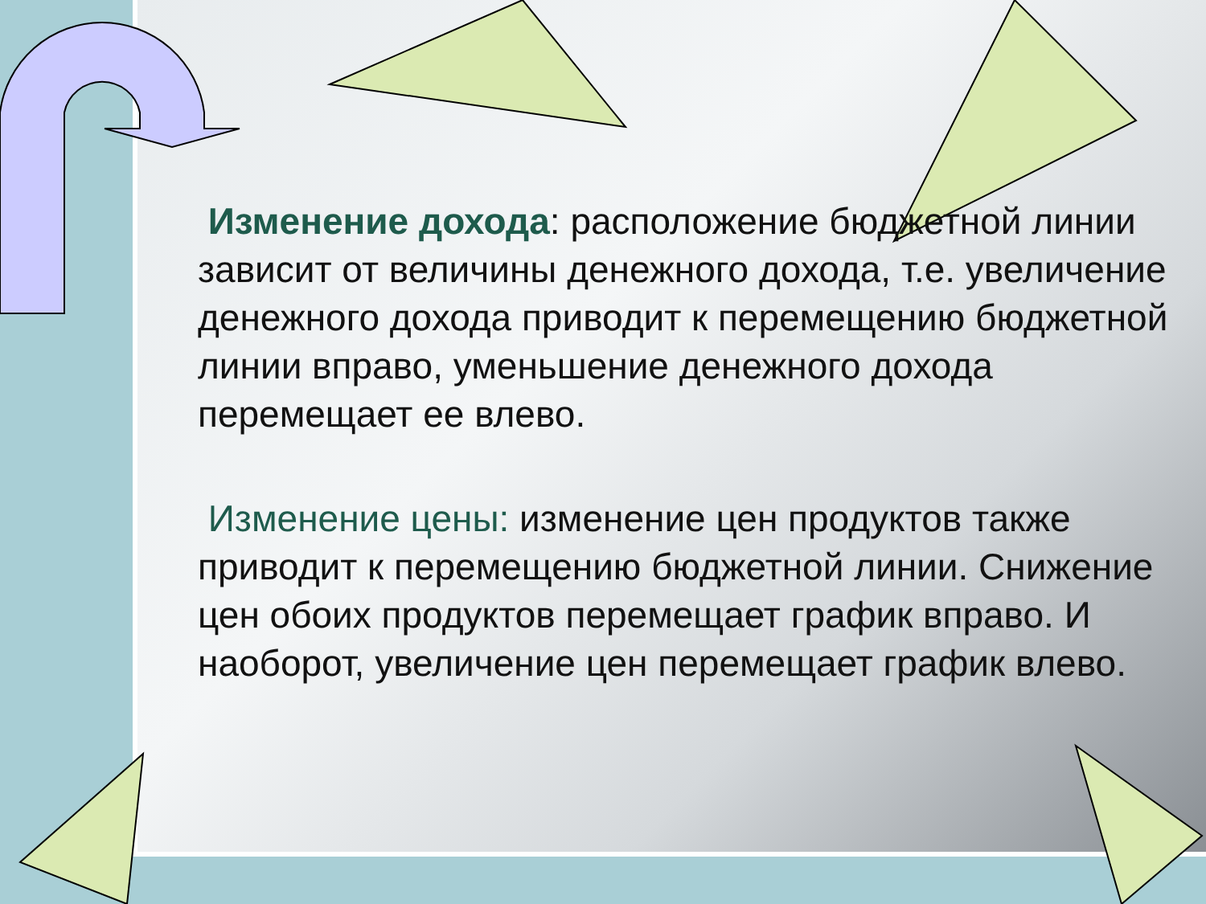Изменение дохода: расположение бюджетной линии зависит от величины денежного дохода, т.е. увеличение денежного дохода приводит к перемещению бюджетной линии вправо, уменьшение денежного дохода перемещает ее влево.
Изменение цены: изменение цен продуктов также приводит к перемещению бюджетной линии. Снижение цен обоих продуктов перемещает график вправо. И наоборот, увеличение цен перемещает график влево.